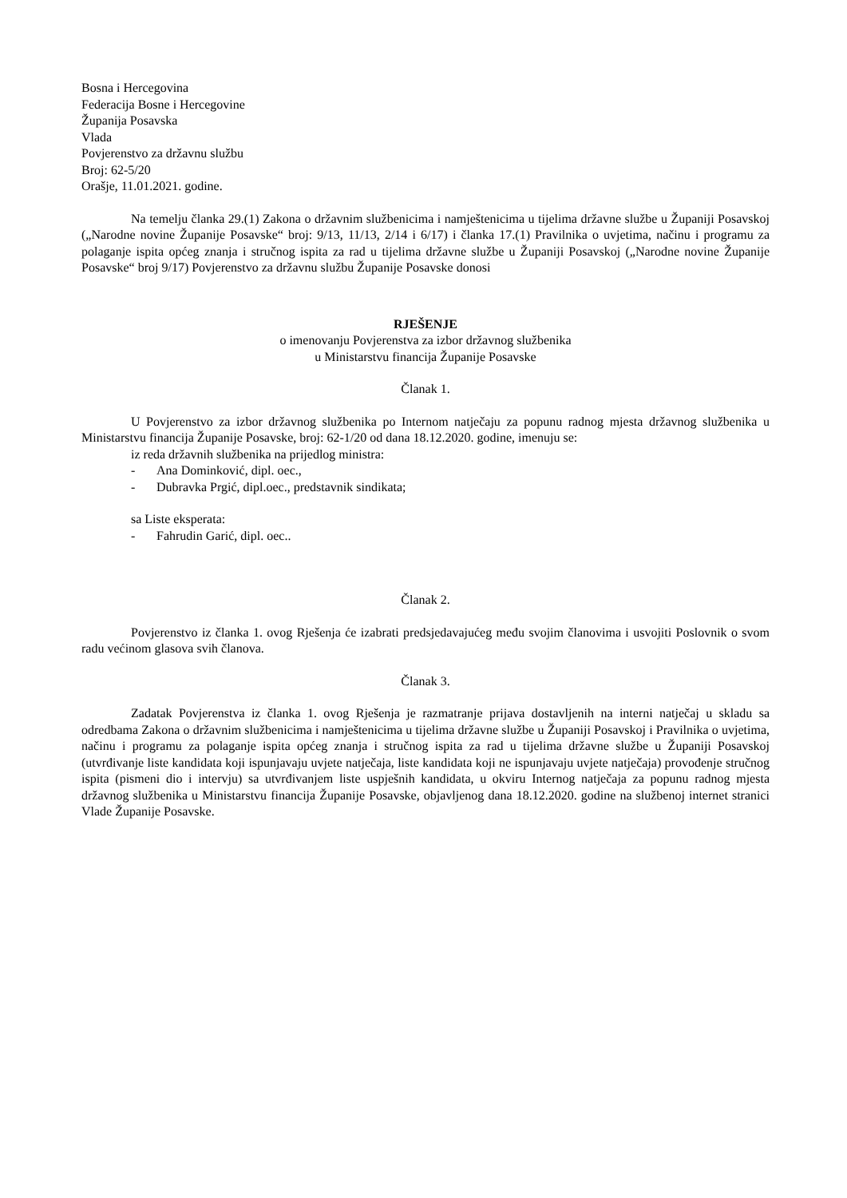Bosna i Hercegovina
Federacija Bosne i Hercegovine
Županija Posavska
Vlada
Povjerenstvo za državnu službu
Broj: 62-5/20
Orašje, 11.01.2021. godine.
Na temelju članka 29.(1) Zakona o državnim službenicima i namještenicima u tijelima državne službe u Županiji Posavskoj („Narodne novine Županije Posavske“ broj: 9/13, 11/13, 2/14 i 6/17) i članka 17.(1) Pravilnika o uvjetima, načinu i programu za polaganje ispita općeg znanja i stručnog ispita za rad u tijelima državne službe u Županiji Posavskoj („Narodne novine Županije Posavske“ broj 9/17) Povjerenstvo za državnu službu Županije Posavske donosi
RJEŠENJE
o imenovanju Povjerenstva za izbor državnog službenika
u Ministarstvu financija Županije Posavske
Članak 1.
U Povjerenstvo za izbor državnog službenika po Internom natječaju za popunu radnog mjesta državnog službenika u Ministarstvu financija Županije Posavske, broj: 62-1/20 od dana 18.12.2020. godine, imenuju se:
iz reda državnih službenika na prijedlog ministra:
- Ana Dominković, dipl. oec.,
- Dubravka Prgić, dipl.oec., predstavnik sindikata;
sa Liste eksperata:
- Fahrudin Garić, dipl. oec..
Članak 2.
Povjerenstvo iz članka 1. ovog Rješenja će izabrati predsjedavajućeg među svojim članovima i usvojiti Poslovnik o svom radu većinom glasova svih članova.
Članak 3.
Zadatak Povjerenstva iz članka 1. ovog Rješenja je razmatranje prijava dostavljenih na interni natječaj u skladu sa odredbama Zakona o državnim službenicima i namještenicima u tijelima državne službe u Županiji Posavskoj i Pravilnika o uvjetima, načinu i programu za polaganje ispita općeg znanja i stručnog ispita za rad u tijelima državne službe u Županiji Posavskoj (utvrđivanje liste kandidata koji ispunjavaju uvjete natječaja, liste kandidata koji ne ispunjavaju uvjete natječaja) provođenje stručnog ispita (pismeni dio i intervju) sa utvrđivanjem liste uspješnih kandidata, u okviru Internog natječaja za popunu radnog mjesta državnog službenika u Ministarstvu financija Županije Posavske, objavljenog dana 18.12.2020. godine na službenoj internet stranici Vlade Županije Posavske.